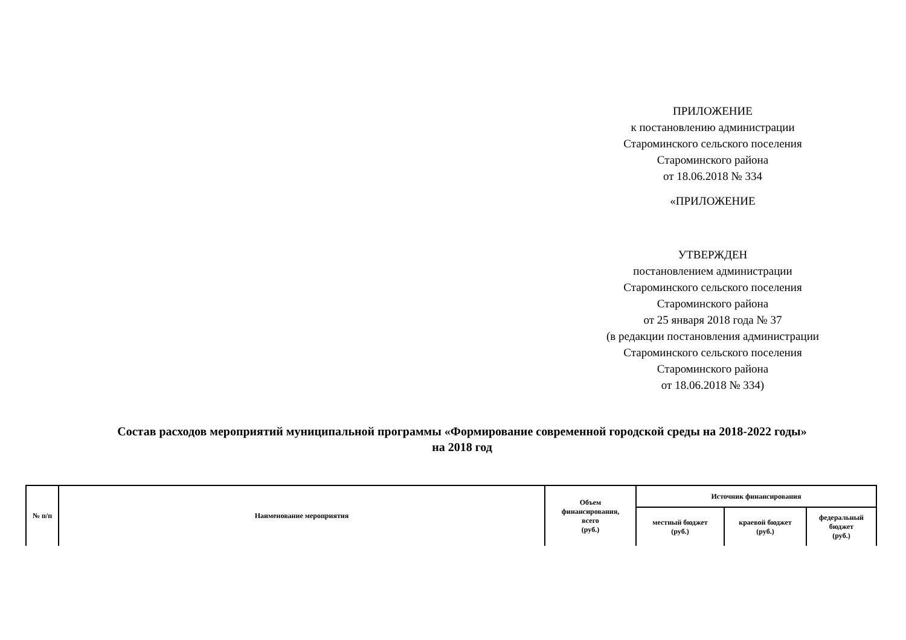ПРИЛОЖЕНИЕ
к постановлению администрации
Староминского сельского поселения
Староминского района
от 18.06.2018 № 334
«ПРИЛОЖЕНИЕ
УТВЕРЖДЕН
постановлением администрации
Староминского сельского поселения
Староминского района
от 25 января 2018 года № 37
(в редакции постановления администрации
Староминского сельского поселения
Староминского района
от 18.06.2018 № 334)
Состав расходов мероприятий муниципальной программы «Формирование современной городской среды на 2018-2022 годы»
на 2018 год
| № п/п | Наименование мероприятия | Объем финансирования, всего (руб.) | Источник финансирования | | |
| --- | --- | --- | --- | --- | --- |
| | | | местный бюджет (руб.) | краевой бюджет (руб.) | федеральный бюджет (руб.) |